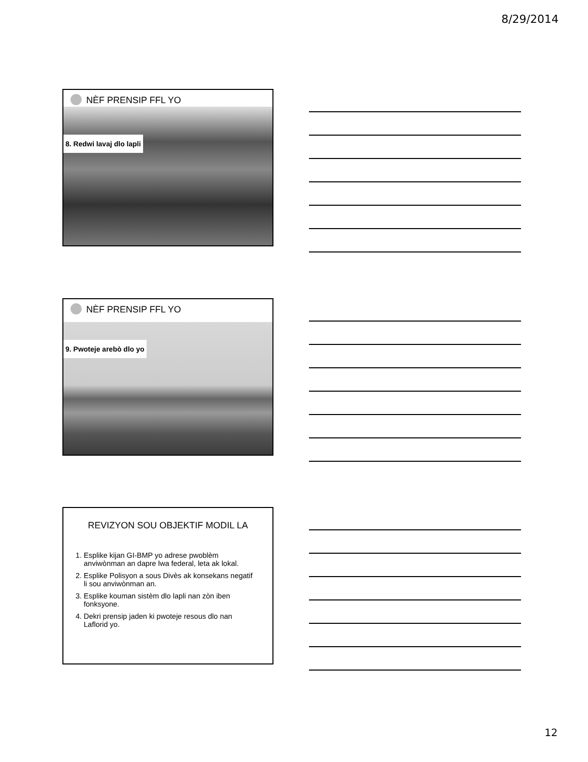8/29/2014
NÈF PRENSIP FFL YO
8. Redwi lavaj dlo lapli
NÈF PRENSIP FFL YO
9. Pwoteje arebò dlo yo
REVIZYON SOU OBJEKTIF MODIL LA
1. Esplike kijan GI-BMP yo adrese pwoblèm anviwònman an dapre lwa federal, leta ak lokal.
2. Esplike Polisyon a sous Divès ak konsekans negatif li sou anviwònman an.
3. Esplike kouman sistèm dlo lapli nan zòn iben fonksyone.
4. Dekri prensip jaden ki pwoteje resous dlo nan Laflorid yo.
12